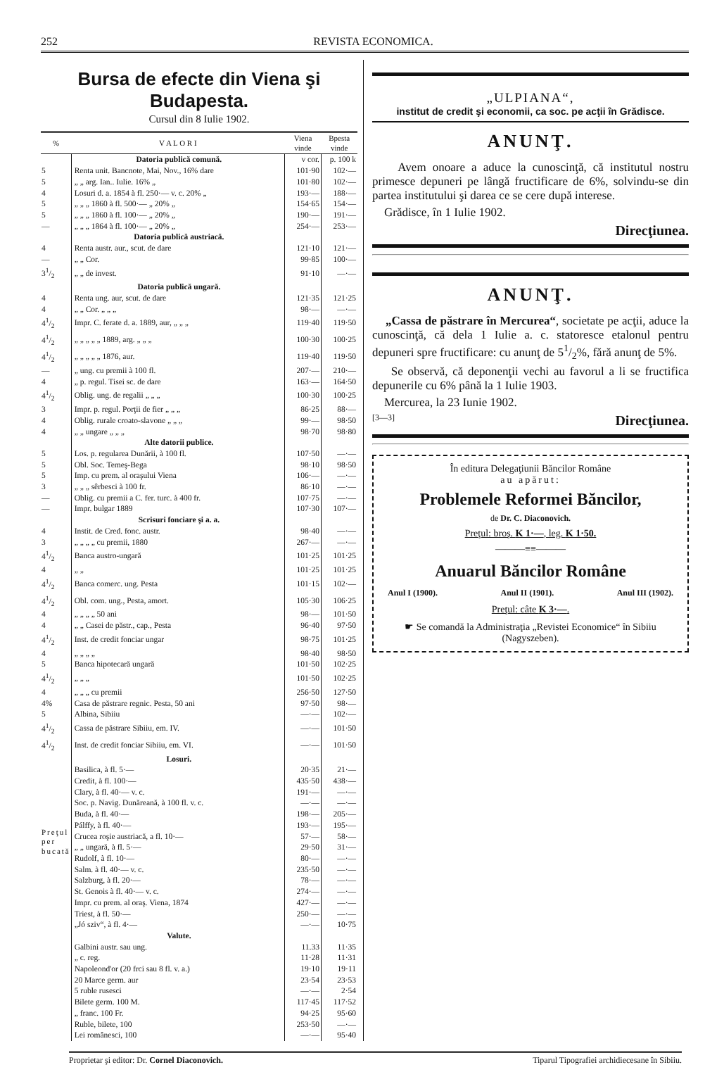252 REVISTA ECONOMICA.
Bursa de efecte din Viena şi Budapesta.
Cursul din 8 Iulie 1902.
| % | V A L O R I | Viena vinde | Bpesta vinde |
| --- | --- | --- | --- |
| | Datoria publică comună. | v cor. | p. 100 k |
| 5 | Renta unit. Bancnote, Mai, Nov., 16% dare | 101·90 | 102·— |
| 5 | „ „ arg. Ian.. Iulie. 16% „ | 101·80 | 102·— |
| 4 | Losuri d. a. 1854 à fl. 250·— v. c. 20% „ | 193·— | 188·— |
| 5 | „ „ „ 1860 à fl. 500·— „ 20% „ | 154·65 | 154·— |
| 5 | „ „ „ 1860 à fl. 100·— „ 20% „ | 190·— | 191·— |
| — | „ „ „ 1864 à fl. 100·— „ 20% „ | 254·— | 253·— |
| | Datoria publică austriacă. | | |
| 4 | Renta austr. aur., scut. de dare | 121·10 | 121·— |
| — | „ „ Cor. | 99·85 | 100·— |
| 31/2 | „ „ de invest. | 91·10 | —·— |
| | Datoria publică ungară. | | |
| 4 | Renta ung. aur, scut. de dare | 121·35 | 121·25 |
| 4 | „ „ Cor. „ „ „ | 98·— | —·— |
| 41/2 | Impr. C. ferate d. a. 1889, aur, „ „ „ | 119·40 | 119·50 |
| 41/2 | „ „ „ „ „ 1889, arg. „ „ „ | 100·30 | 100·25 |
| 41/2 | „ „ „ „ „ 1876, aur. | 119·40 | 119·50 |
| — | „ ung. cu premii à 100 fl. | 207·— | 210·— |
| 4 | „ p. regul. Tisei sc. de dare | 163·— | 164·50 |
| 41/2 | Oblig. ung. de regalii „ „ „ | 100·30 | 100·25 |
| 3 | Impr. p. regul. Porţii de fier „ „ „ | 86·25 | 88·— |
| 4 | Oblig. rurale croato-slavone „ „ „ | 99·— | 98·50 |
| 4 | „ „ ungare „ „ „ | 98·70 | 98·80 |
| | Alte datorii publice. | | |
| 5 | Los. p. regularea Dunării, à 100 fl. | 107·50 | —·— |
| 5 | Obl. Soc. Temeş-Bega | 98·10 | 98·50 |
| 5 | Imp. cu prem. al oraşului Viena | 106·— | —·— |
| 3 | „ „ „ sêrbesci à 100 fr. | 86·10 | —·— |
| — | Oblig. cu premii a C. fer. turc. à 400 fr. | 107·75 | —·— |
| — | Impr. bulgar 1889 | 107·30 | 107·— |
| | Scrisuri fonciare şi a. a. | | |
| 4 | Instit. de Cred. fonc. austr. | 98·40 | —·— |
| 3 | „ „ „ „ cu premii, 1880 | 267·— | —·— |
| 41/2 | Banca austro-ungară | 101·25 | 101·25 |
| 4 | „ „ | 101·25 | 101·25 |
| 41/2 | Banca comerc. ung. Pesta | 101·15 | 102·— |
| 41/2 | Obl. com. ung., Pesta, amort. | 105·30 | 106·25 |
| 4 | „ „ „ „ 50 ani | 98·— | 101·50 |
| 4 | „ „ Casei de păstr., cap., Pesta | 96·40 | 97·50 |
| 41/2 | Inst. de credit fonciar ungar | 98·75 | 101·25 |
| 4 | „ „ „ „ | 98·40 | 98·50 |
| 5 | Banca hipotecară ungară | 101·50 | 102·25 |
| 41/2 | „ „ „ | 101·50 | 102·25 |
| 4 | „ „ „ cu premii | 256·50 | 127·50 |
| 4% | Casa de păstrare regnic. Pesta, 50 ani | 97·50 | 98·— |
| 5 | Albina, Sibiiu | —·— | 102·— |
| 41/2 | Cassa de păstrare Sibiiu, em. IV. | —·— | 101·50 |
| 41/2 | Inst. de credit fonciar Sibiiu, em. VI. | —·— | 101·50 |
| | Losuri. | | |
| Preţul per bucată | Basilica, à fl. 5·— | 20·35 | 21·— |
| | Credit, à fl. 100·— | 435·50 | 438·— |
| | Clary, à fl. 40·— v. c. | 191·— | —·— |
| | Soc. p. Navig. Dunăreană, à 100 fl. v. c. | —·— | —·— |
| | Buda, à fl. 40·— | 198·— | 205·— |
| | Pálffy, à fl. 40·— | 193·— | 195·— |
| | Crucea roşie austriacă, a fl. 10·— | 57·— | 58·— |
| | „ „ ungară, à fl. 5·— | 29·50 | 31·— |
| | Rudolf, à fl. 10·— | 80·— | —·— |
| | Salm. à fl. 40·— v. c. | 235·50 | —·— |
| | Salzburg, à fl. 20·— | 78·— | —·— |
| | St. Genois à fl. 40·— v. c. | 274·— | —·— |
| | Impr. cu prem. al oraş. Viena, 1874 | 427·— | —·— |
| | Triest, à fl. 50·— | 250·— | —·— |
| | „Jó sziv“, à fl. 4·— | —·— | 10·75 |
| | Valute. | | |
| | Galbini austr. sau ung. | 11.33 | 11·35 |
| | „ c. reg. | 11·28 | 11·31 |
| | Napoleond'or (20 frci sau 8 fl. v. a.) | 19·10 | 19·11 |
| | 20 Marce germ. aur | 23·54 | 23·53 |
| | 5 ruble rusesci | —·— | 2·54 |
| | Bilete germ. 100 M. | 117·45 | 117·52 |
| | „ franc. 100 Fr. | 94·25 | 95·60 |
| | Ruble, bilete, 100 | 253·50 | —·— |
| | Lei românesci, 100 | —·— | 95·40 |
„ULPIANA“,
institut de credit şi economii, ca soc. pe acţii în Grădisce.
ANUNŢ.
Avem onoare a aduce la cunoscinţă, că institutul nostru primesce depuneri pe lângă fructificare de 6%, solvindu-se din partea institutului şi darea ce se cere după interese.
Grădisce, în 1 Iulie 1902.
Direcţiunea.
ANUNŢ.
„Cassa de păstrare în Mercurea“, societate pe acţii, aduce la cunoscinţă, că dela 1 Iulie a. c. statoresce etalonul pentru depuneri spre fructificare: cu anunţ de 51/2%, fără anunţ de 5%.
Se observă, că deponenţii vechi au favorul a li se fructifica depunerile cu 6% până la 1 Iulie 1903.
Mercurea, la 23 Iunie 1902.
[3—3] Direcţiunea.
În editura Delegaţiunii Băncilor Române
au apărut:
Problemele Reformei Băncilor,
de Dr. C. Diaconovich.
Preţul: broş. K 1·—, leg. K 1·50.
———≡≡———
Anuarul Băncilor Române
Anul I (1900). Anul II (1901). Anul III (1902).
Preţul: câte K 3·—.
☛ Se comandă la Administraţia „Revistei Economice“ în Sibiiu (Nagyszeben).
Proprietar şi editor: Dr. Cornel Diaconovich. Tiparul Tipografiei archidiecesane în Sibiiu.